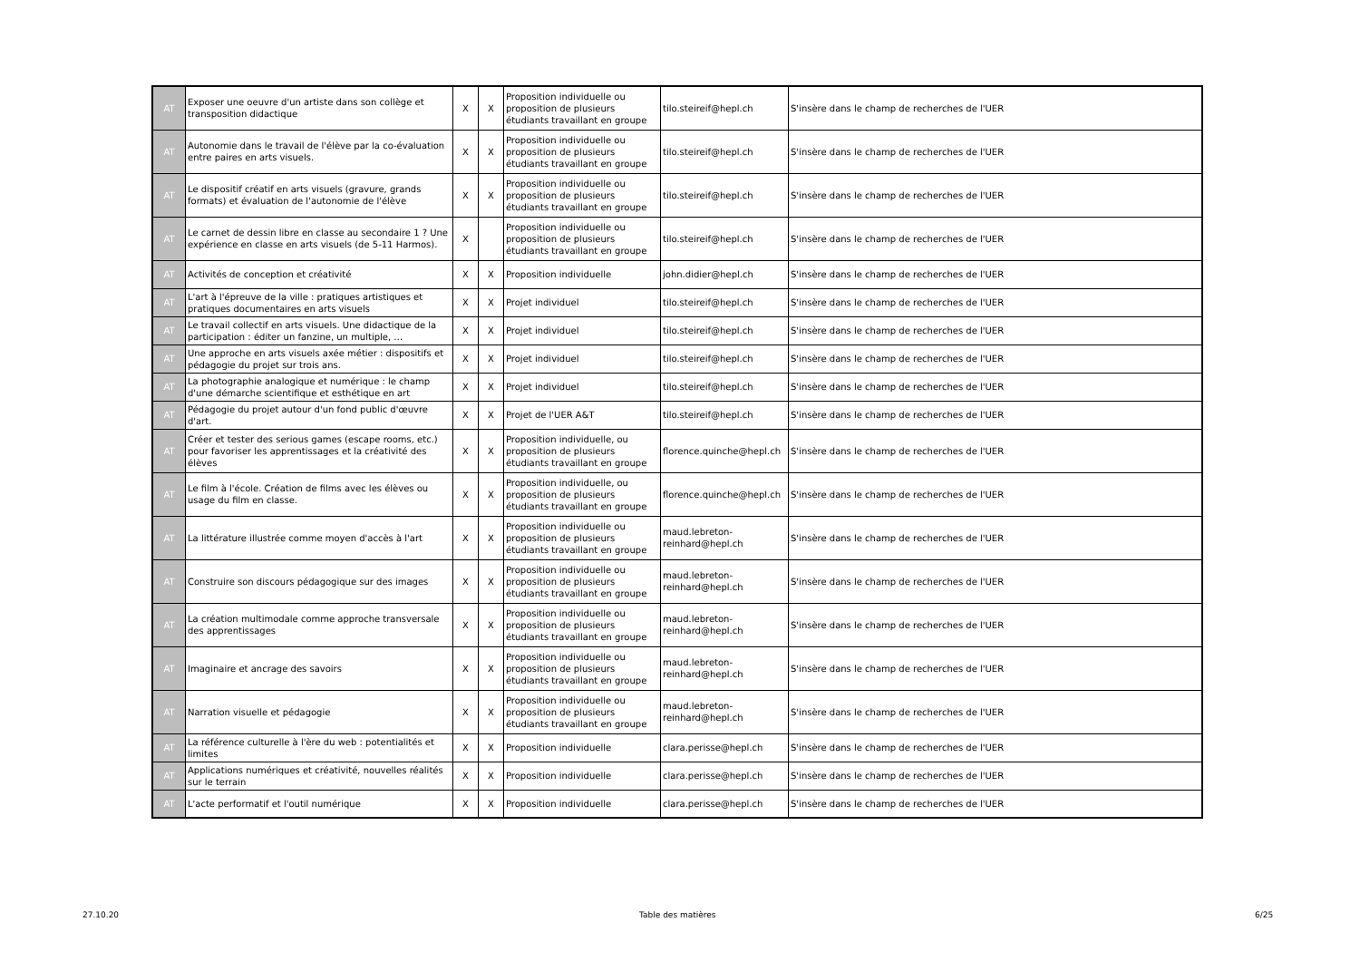| AT | Exposer une oeuvre d'un artiste dans son collège et transposition didactique | X | X | Proposition individuelle ou proposition de plusieurs étudiants travaillant en groupe | tilo.steireif@hepl.ch | S'insère dans le champ de recherches de l'UER |
| AT | Autonomie dans le travail de l'élève par la co-évaluation entre paires en arts visuels. | X | X | Proposition individuelle ou proposition de plusieurs étudiants travaillant en groupe | tilo.steireif@hepl.ch | S'insère dans le champ de recherches de l'UER |
| AT | Le dispositif créatif en arts visuels (gravure, grands formats) et évaluation de l'autonomie de l'élève | X | X | Proposition individuelle ou proposition de plusieurs étudiants travaillant en groupe | tilo.steireif@hepl.ch | S'insère dans le champ de recherches de l'UER |
| AT | Le carnet de dessin libre en classe au secondaire 1 ? Une expérience en classe en arts visuels (de 5-11 Harmos). | X | | Proposition individuelle ou proposition de plusieurs étudiants travaillant en groupe | tilo.steireif@hepl.ch | S'insère dans le champ de recherches de l'UER |
| AT | Activités de conception et créativité | X | X | Proposition individuelle | john.didier@hepl.ch | S'insère dans le champ de recherches de l'UER |
| AT | L'art à l'épreuve de la ville : pratiques artistiques et pratiques documentaires en arts visuels | X | X | Projet individuel | tilo.steireif@hepl.ch | S'insère dans le champ de recherches de l'UER |
| AT | Le travail collectif en arts visuels. Une didactique de la participation : éditer un fanzine, un multiple, … | X | X | Projet individuel | tilo.steireif@hepl.ch | S'insère dans le champ de recherches de l'UER |
| AT | Une approche en arts visuels axée métier : dispositifs et pédagogie du projet sur trois ans. | X | X | Projet individuel | tilo.steireif@hepl.ch | S'insère dans le champ de recherches de l'UER |
| AT | La photographie analogique et numérique : le champ d'une démarche scientifique et esthétique en art | X | X | Projet individuel | tilo.steireif@hepl.ch | S'insère dans le champ de recherches de l'UER |
| AT | Pédagogie du projet autour d'un fond public d'œuvre d'art. | X | X | Projet de l'UER A&T | tilo.steireif@hepl.ch | S'insère dans le champ de recherches de l'UER |
| AT | Créer et tester des serious games (escape rooms, etc.) pour favoriser les apprentissages et la créativité des élèves | X | X | Proposition individuelle, ou proposition de plusieurs étudiants travaillant en groupe | florence.quinche@hepl.ch | S'insère dans le champ de recherches de l'UER |
| AT | Le film à l'école. Création de films avec les élèves ou usage du film en classe. | X | X | Proposition individuelle, ou proposition de plusieurs étudiants travaillant en groupe | florence.quinche@hepl.ch | S'insère dans le champ de recherches de l'UER |
| AT | La littérature illustrée comme moyen d'accès à l'art | X | X | Proposition individuelle ou proposition de plusieurs étudiants travaillant en groupe | maud.lebreton-reinhard@hepl.ch | S'insère dans le champ de recherches de l'UER |
| AT | Construire son discours pédagogique sur des images | X | X | Proposition individuelle ou proposition de plusieurs étudiants travaillant en groupe | maud.lebreton-reinhard@hepl.ch | S'insère dans le champ de recherches de l'UER |
| AT | La création multimodale comme approche transversale des apprentissages | X | X | Proposition individuelle ou proposition de plusieurs étudiants travaillant en groupe | maud.lebreton-reinhard@hepl.ch | S'insère dans le champ de recherches de l'UER |
| AT | Imaginaire et ancrage des savoirs | X | X | Proposition individuelle ou proposition de plusieurs étudiants travaillant en groupe | maud.lebreton-reinhard@hepl.ch | S'insère dans le champ de recherches de l'UER |
| AT | Narration visuelle et pédagogie | X | X | Proposition individuelle ou proposition de plusieurs étudiants travaillant en groupe | maud.lebreton-reinhard@hepl.ch | S'insère dans le champ de recherches de l'UER |
| AT | La référence culturelle à l'ère du web : potentialités et limites | X | X | Proposition individuelle | clara.perisse@hepl.ch | S'insère dans le champ de recherches de l'UER |
| AT | Applications numériques et créativité, nouvelles réalités sur le terrain | X | X | Proposition individuelle | clara.perisse@hepl.ch | S'insère dans le champ de recherches de l'UER |
| AT | L'acte performatif et l'outil numérique | X | X | Proposition individuelle | clara.perisse@hepl.ch | S'insère dans le champ de recherches de l'UER |
27.10.20 Table des matières 6/25